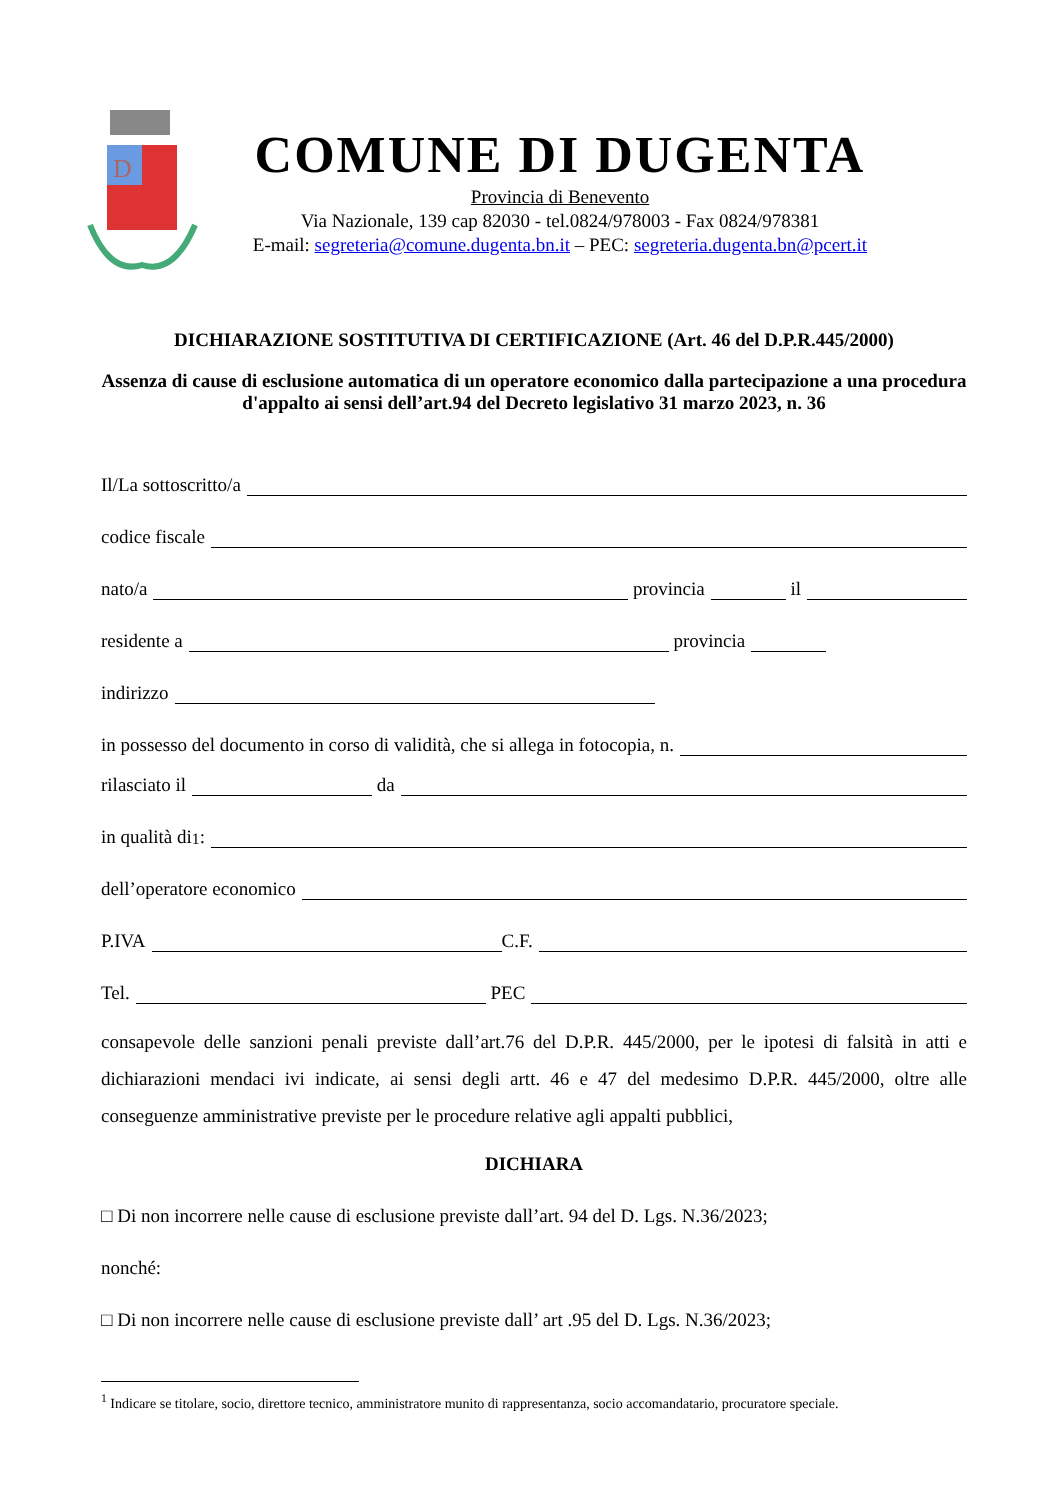D
COMUNE DI DUGENTA
Provincia di Benevento
Via Nazionale, 139 cap 82030 - tel.0824/978003 - Fax 0824/978381
E-mail: segreteria@comune.dugenta.bn.it – PEC: segreteria.dugenta.bn@pcert.it
DICHIARAZIONE SOSTITUTIVA DI CERTIFICAZIONE (Art. 46 del D.P.R.445/2000)
Assenza di cause di esclusione automatica di un operatore economico dalla partecipazione a una procedura d'appalto ai sensi dell’art.94 del Decreto legislativo 31 marzo 2023, n. 36
Il/La sottoscritto/a
codice fiscale
nato/a provincia il
residente a provincia
indirizzo
in possesso del documento in corso di validità, che si allega in fotocopia, n.
rilasciato il da
in qualità di<sup>1</sup>:
dell’operatore economico
P.IVA C.F.
Tel. PEC
consapevole delle sanzioni penali previste dall’art.76 del D.P.R. 445/2000, per le ipotesi di falsità in atti e dichiarazioni mendaci ivi indicate, ai sensi degli artt. 46 e 47 del medesimo D.P.R. 445/2000, oltre alle conseguenze amministrative previste per le procedure relative agli appalti pubblici,
DICHIARA
□ Di non incorrere nelle cause di esclusione previste dall’art. 94 del D. Lgs. N.36/2023;
nonché:
□ Di non incorrere nelle cause di esclusione previste dall’ art .95 del D. Lgs. N.36/2023;
<sup>1</sup> Indicare se titolare, socio, direttore tecnico, amministratore munito di rappresentanza, socio accomandatario, procuratore speciale.